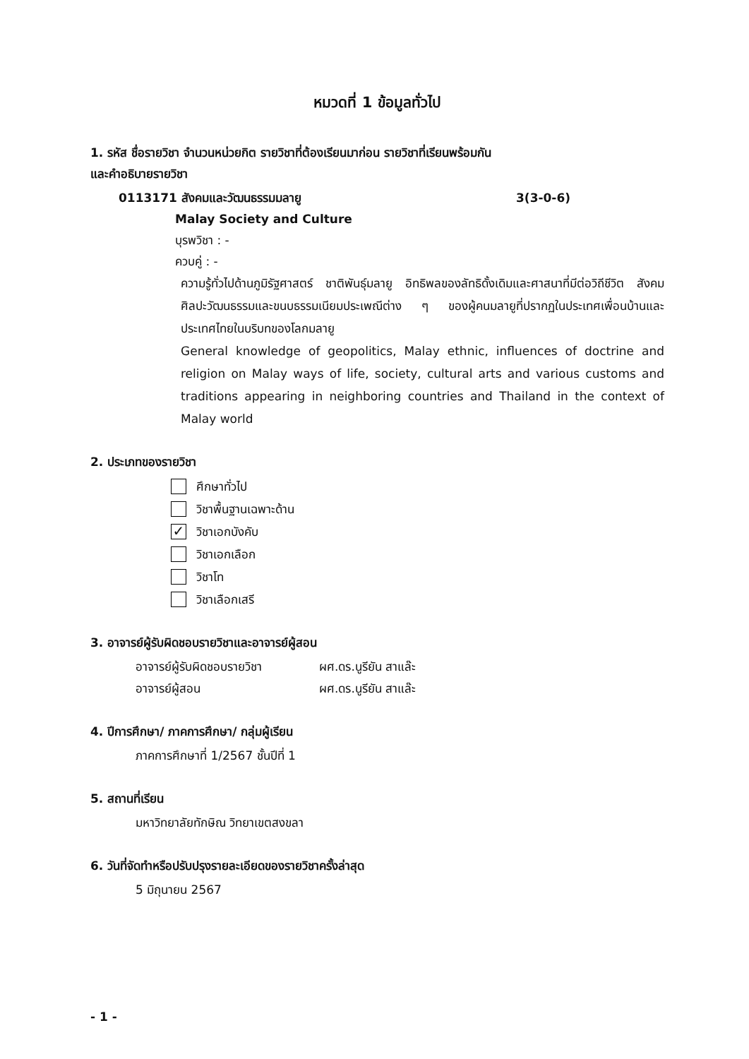หมวดที่ 1 ข้อมูลทั่วไป
1. รหัส ชื่อรายวิชา จำนวนหน่วยกิต รายวิชาที่ต้องเรียนมาก่อน รายวิชาที่เรียนพร้อมกัน
และคำอธิบายรายวิชา
0113171 สังคมและวัฒนธรรมมลายู 3(3-0-6)
Malay Society and Culture
บุรพวิชา : -
ควบคู่ : -
ความรู้ทั่วไปด้านภูมิรัฐศาสตร์ ชาติพันธุ์มลายู อิทธิพลของลัทธิดั้งเดิมและศาสนาที่มีต่อวิถีชีวิต สังคม ศิลปะวัฒนธรรมและขนบธรรมเนียมประเพณีต่าง ๆ ของผู้คนมลายูที่ปรากฏในประเทศเพื่อนบ้านและประเทศไทยในบริบทของโลกมลายู
General knowledge of geopolitics, Malay ethnic, influences of doctrine and religion on Malay ways of life, society, cultural arts and various customs and traditions appearing in neighboring countries and Thailand in the context of Malay world
2. ประเภทของรายวิชา
ศึกษาทั่วไป
วิชาพื้นฐานเฉพาะด้าน
✓ วิชาเอกบังคับ
วิชาเอกเลือก
วิชาโท
วิชาเลือกเสรี
3. อาจารย์ผู้รับผิดชอบรายวิชาและอาจารย์ผู้สอน
อาจารย์ผู้รับผิดชอบรายวิชา ผศ.ดร.นูรียัน สาแล๊ะ
อาจารย์ผู้สอน ผศ.ดร.นูรียัน สาแล๊ะ
4. ปีการศึกษา/ ภาคการศึกษา/ กลุ่มผู้เรียน
ภาคการศึกษาที่ 1/2567 ชั้นปีที่ 1
5. สถานที่เรียน
มหาวิทยาลัยทักษิณ วิทยาเขตสงขลา
6. วันที่จัดทำหรือปรับปรุงรายละเอียดของรายวิชาครั้งล่าสุด
5 มิถุนายน 2567
- 1 -